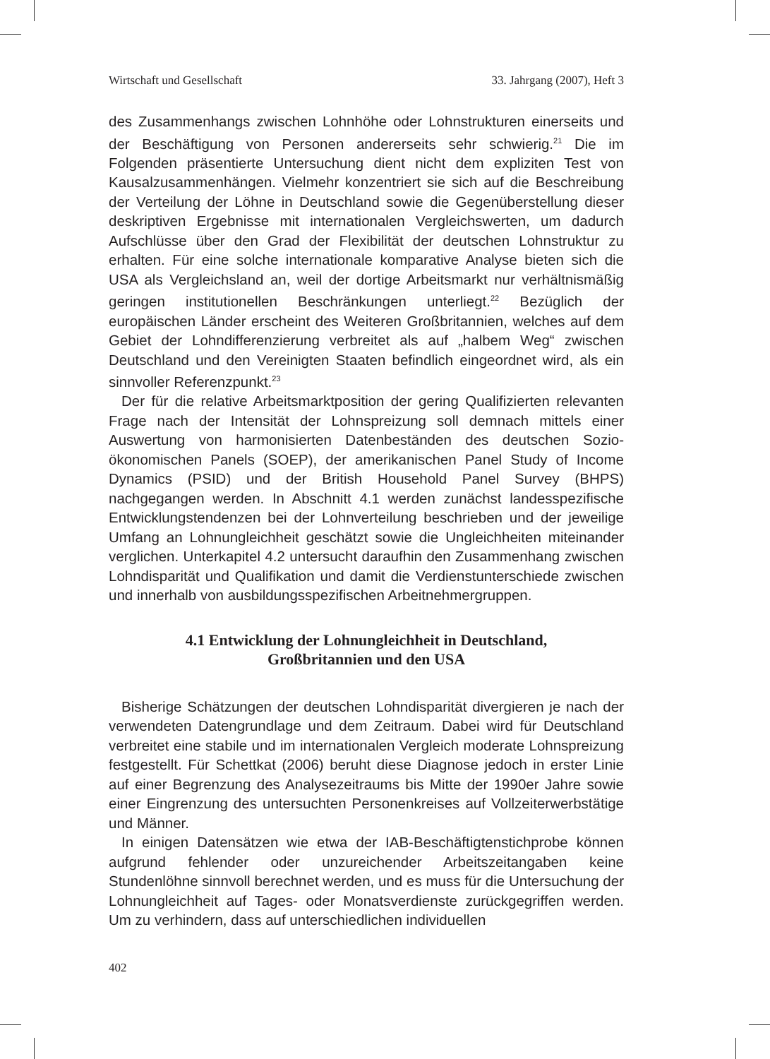Wirtschaft und Gesellschaft 33. Jahrgang (2007), Heft 3
des Zusammenhangs zwischen Lohnhöhe oder Lohnstrukturen einerseits und der Beschäftigung von Personen andererseits sehr schwierig.<sup>21</sup> Die im Folgenden präsentierte Untersuchung dient nicht dem expliziten Test von Kausalzusammenhängen. Vielmehr konzentriert sie sich auf die Beschreibung der Verteilung der Löhne in Deutschland sowie die Gegenüberstellung dieser deskriptiven Ergebnisse mit internationalen Vergleichswerten, um dadurch Aufschlüsse über den Grad der Flexibilität der deutschen Lohnstruktur zu erhalten. Für eine solche internationale komparative Analyse bieten sich die USA als Vergleichsland an, weil der dortige Arbeitsmarkt nur verhältnismäßig geringen institutionellen Beschränkungen unterliegt.<sup>22</sup> Bezüglich der europäischen Länder erscheint des Weiteren Großbritannien, welches auf dem Gebiet der Lohndifferenzierung verbreitet als auf „halbem Weg“ zwischen Deutschland und den Vereinigten Staaten befindlich eingeordnet wird, als ein sinnvoller Referenzpunkt.<sup>23</sup>
Der für die relative Arbeitsmarktposition der gering Qualifizierten relevanten Frage nach der Intensität der Lohnspreizung soll demnach mittels einer Auswertung von harmonisierten Datenbeständen des deutschen Sozio-ökonomischen Panels (SOEP), der amerikanischen Panel Study of Income Dynamics (PSID) und der British Household Panel Survey (BHPS) nachgegangen werden. In Abschnitt 4.1 werden zunächst landesspezifische Entwicklungstendenzen bei der Lohnverteilung beschrieben und der jeweilige Umfang an Lohnungleichheit geschätzt sowie die Ungleichheiten miteinander verglichen. Unterkapitel 4.2 untersucht daraufhin den Zusammenhang zwischen Lohndisparität und Qualifikation und damit die Verdienstunterschiede zwischen und innerhalb von ausbildungsspezifischen Arbeitnehmergruppen.
4.1 Entwicklung der Lohnungleichheit in Deutschland,
Großbritannien und den USA
Bisherige Schätzungen der deutschen Lohndisparität divergieren je nach der verwendeten Datengrundlage und dem Zeitraum. Dabei wird für Deutschland verbreitet eine stabile und im internationalen Vergleich moderate Lohnspreizung festgestellt. Für Schettkat (2006) beruht diese Diagnose jedoch in erster Linie auf einer Begrenzung des Analysezeitraums bis Mitte der 1990er Jahre sowie einer Eingrenzung des untersuchten Personenkreises auf Vollzeiterwerbstätige und Männer.
In einigen Datensätzen wie etwa der IAB-Beschäftigtenstichprobe können aufgrund fehlender oder unzureichender Arbeitszeitangaben keine Stundenlöhne sinnvoll berechnet werden, und es muss für die Untersuchung der Lohnungleichheit auf Tages- oder Monatsverdienste zurückgegriffen werden. Um zu verhindern, dass auf unterschiedlichen individuellen
402